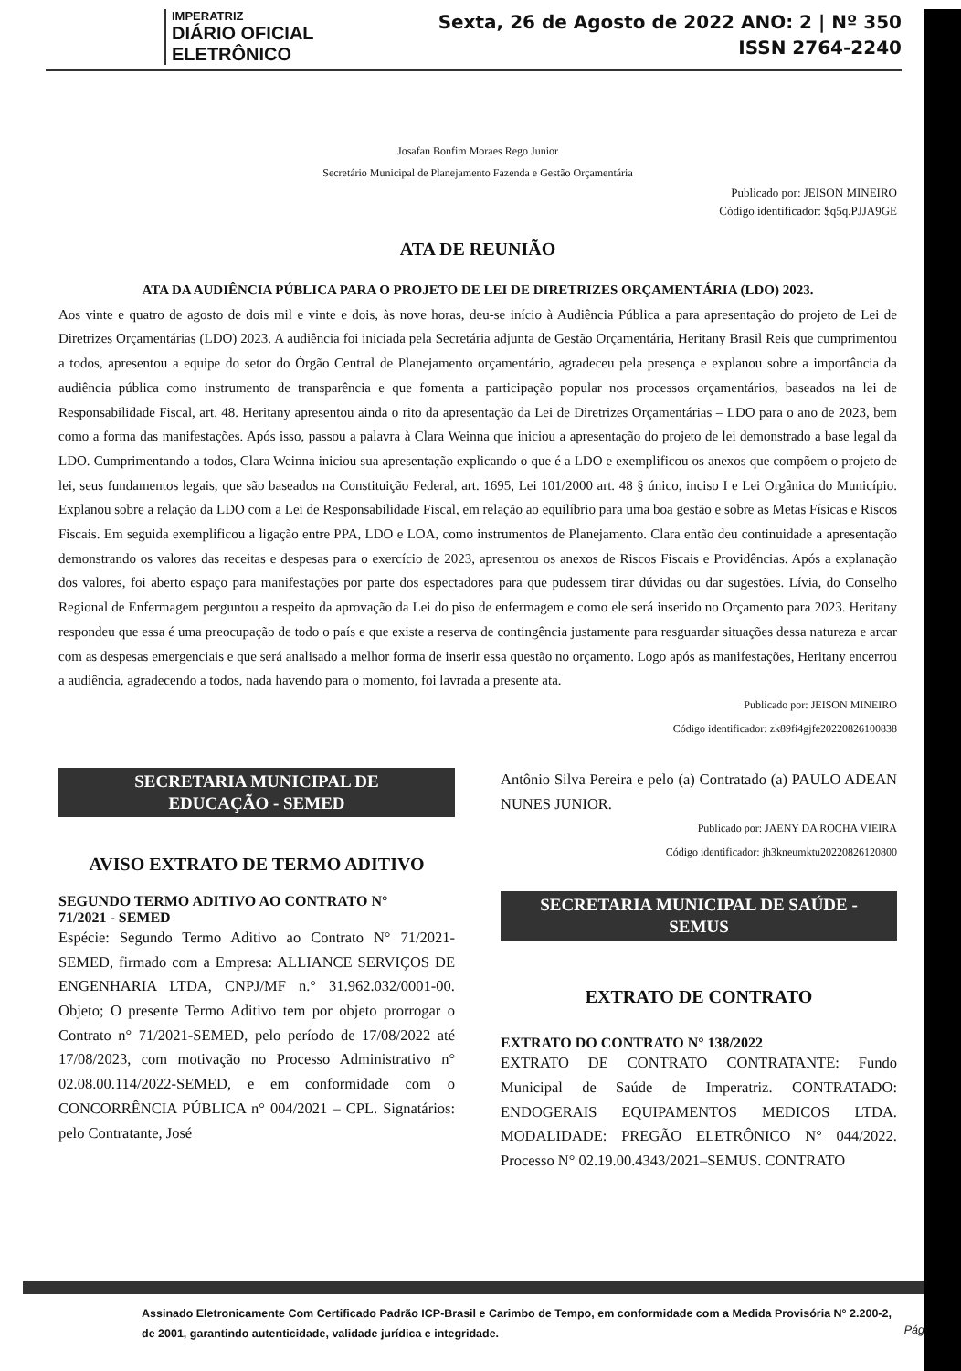IMPERATRIZ
DIÁRIO OFICIAL ELETRÔNICO
Sexta, 26 de Agosto de 2022 ANO: 2 | Nº 350
ISSN 2764-2240
Josafan Bonfim Moraes Rego Junior
Secretário Municipal de Planejamento Fazenda e Gestão Orçamentária
Publicado por: JEISON MINEIRO
Código identificador: $q5q.PJJA9GE
ATA DE REUNIÃO
ATA DA AUDIÊNCIA PÚBLICA PARA O PROJETO DE LEI DE DIRETRIZES ORÇAMENTÁRIA (LDO) 2023.
Aos vinte e quatro de agosto de dois mil e vinte e dois, às nove horas, deu-se início à Audiência Pública a para apresentação do projeto de Lei de Diretrizes Orçamentárias (LDO) 2023. A audiência foi iniciada pela Secretária adjunta de Gestão Orçamentária, Heritany Brasil Reis que cumprimentou a todos, apresentou a equipe do setor do Órgão Central de Planejamento orçamentário, agradeceu pela presença e explanou sobre a importância da audiência pública como instrumento de transparência e que fomenta a participação popular nos processos orçamentários, baseados na lei de Responsabilidade Fiscal, art. 48. Heritany apresentou ainda o rito da apresentação da Lei de Diretrizes Orçamentárias – LDO para o ano de 2023, bem como a forma das manifestações. Após isso, passou a palavra à Clara Weinna que iniciou a apresentação do projeto de lei demonstrado a base legal da LDO. Cumprimentando a todos, Clara Weinna iniciou sua apresentação explicando o que é a LDO e exemplificou os anexos que compõem o projeto de lei, seus fundamentos legais, que são baseados na Constituição Federal, art. 1695, Lei 101/2000 art. 48 § único, inciso I e Lei Orgânica do Município. Explanou sobre a relação da LDO com a Lei de Responsabilidade Fiscal, em relação ao equilíbrio para uma boa gestão e sobre as Metas Físicas e Riscos Fiscais. Em seguida exemplificou a ligação entre PPA, LDO e LOA, como instrumentos de Planejamento. Clara então deu continuidade a apresentação demonstrando os valores das receitas e despesas para o exercício de 2023, apresentou os anexos de Riscos Fiscais e Providências. Após a explanação dos valores, foi aberto espaço para manifestações por parte dos espectadores para que pudessem tirar dúvidas ou dar sugestões. Lívia, do Conselho Regional de Enfermagem perguntou a respeito da aprovação da Lei do piso de enfermagem e como ele será inserido no Orçamento para 2023. Heritany respondeu que essa é uma preocupação de todo o país e que existe a reserva de contingência justamente para resguardar situações dessa natureza e arcar com as despesas emergenciais e que será analisado a melhor forma de inserir essa questão no orçamento. Logo após as manifestações, Heritany encerrou a audiência, agradecendo a todos, nada havendo para o momento, foi lavrada a presente ata.
Publicado por: JEISON MINEIRO
Código identificador: zk89fi4gjfe20220826100838
SECRETARIA MUNICIPAL DE
EDUCAÇÃO - SEMED
AVISO EXTRATO DE TERMO ADITIVO
SEGUNDO TERMO ADITIVO AO CONTRATO N°
71/2021 - SEMED
Espécie: Segundo Termo Aditivo ao Contrato N° 71/2021-SEMED, firmado com a Empresa: ALLIANCE SERVIÇOS DE ENGENHARIA LTDA, CNPJ/MF n.° 31.962.032/0001-00. Objeto; O presente Termo Aditivo tem por objeto prorrogar o Contrato n° 71/2021-SEMED, pelo período de 17/08/2022 até 17/08/2023, com motivação no Processo Administrativo n° 02.08.00.114/2022-SEMED, e em conformidade com o CONCORRÊNCIA PÚBLICA n° 004/2021 – CPL. Signatários: pelo Contratante, José
Antônio Silva Pereira e pelo (a) Contratado (a) PAULO ADEAN NUNES JUNIOR.
Publicado por: JAENY DA ROCHA VIEIRA
Código identificador: jh3kneumktu20220826120800
SECRETARIA MUNICIPAL DE SAÚDE -
SEMUS
EXTRATO DE CONTRATO
EXTRATO DO CONTRATO N° 138/2022
EXTRATO DE CONTRATO CONTRATANTE: Fundo Municipal de Saúde de Imperatriz. CONTRATADO: ENDOGERAIS EQUIPAMENTOS MEDICOS LTDA. MODALIDADE: PREGÃO ELETRÔNICO N° 044/2022. Processo N° 02.19.00.4343/2021–SEMUS. CONTRATO
Assinado Eletronicamente Com Certificado Padrão ICP-Brasil e Carimbo de Tempo, em conformidade com a Medida Provisória N° 2.200-2, de 2001, garantindo autenticidade, validade jurídica e integridade.
Pág